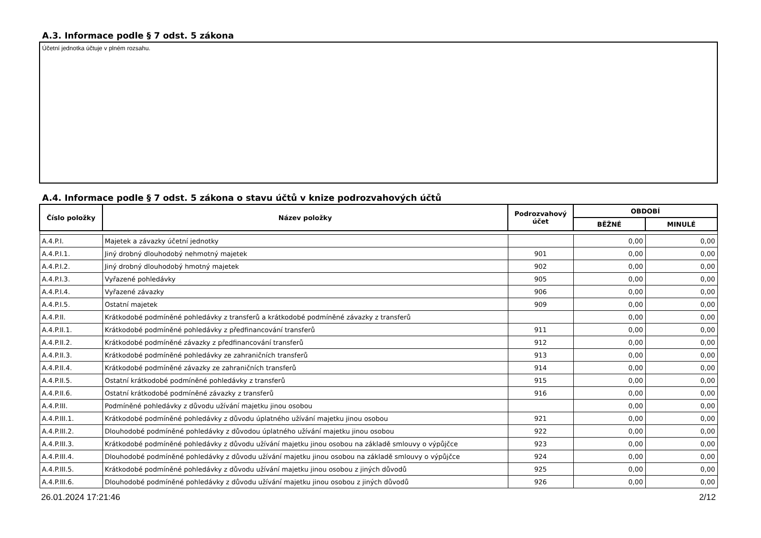A.3. Informace podle § 7 odst. 5 zákona
Účetní jednotka účtuje v plném rozsahu.
A.4. Informace podle § 7 odst. 5 zákona o stavu účtů v knize podrozvahových účtů
| Číslo položky | Název položky | Podrozvahový účet | OBDOBÍ | |
| --- | --- | --- | --- | --- |
| | | | BĚŽNÉ | MINULÉ |
| A.4.P.I. | Majetek a závazky účetní jednotky | | 0,00 | 0,00 |
| A.4.P.I.1. | Jiný drobný dlouhodobý nehmotný majetek | 901 | 0,00 | 0,00 |
| A.4.P.I.2. | Jiný drobný dlouhodobý hmotný majetek | 902 | 0,00 | 0,00 |
| A.4.P.I.3. | Vyřazené pohledávky | 905 | 0,00 | 0,00 |
| A.4.P.I.4. | Vyřazené závazky | 906 | 0,00 | 0,00 |
| A.4.P.I.5. | Ostatní majetek | 909 | 0,00 | 0,00 |
| A.4.P.II. | Krátkodobé podmíněné pohledávky z transferů a krátkodobé podmíněné závazky z transferů | | 0,00 | 0,00 |
| A.4.P.II.1. | Krátkodobé podmíněné pohledávky z předfinancování transferů | 911 | 0,00 | 0,00 |
| A.4.P.II.2. | Krátkodobé podmíněné závazky z předfinancování transferů | 912 | 0,00 | 0,00 |
| A.4.P.II.3. | Krátkodobé podmíněné pohledávky ze zahraničních transferů | 913 | 0,00 | 0,00 |
| A.4.P.II.4. | Krátkodobé podmíněné závazky ze zahraničních transferů | 914 | 0,00 | 0,00 |
| A.4.P.II.5. | Ostatní krátkodobé podmíněné pohledávky z transferů | 915 | 0,00 | 0,00 |
| A.4.P.II.6. | Ostatní krátkodobé podmíněné závazky z transferů | 916 | 0,00 | 0,00 |
| A.4.P.III. | Podmíněné pohledávky z důvodu užívání majetku jinou osobou | | 0,00 | 0,00 |
| A.4.P.III.1. | Krátkodobé podmíněné pohledávky z důvodu úplatného užívání majetku jinou osobou | 921 | 0,00 | 0,00 |
| A.4.P.III.2. | Dlouhodobé podmíněné pohledávky z důvodou úplatného užívání majetku jinou osobou | 922 | 0,00 | 0,00 |
| A.4.P.III.3. | Krátkodobé podmíněné pohledávky z důvodu užívání majetku jinou osobou na základě smlouvy o výpůjčce | 923 | 0,00 | 0,00 |
| A.4.P.III.4. | Dlouhodobé podmíněné pohledávky z důvodu užívání majetku jinou osobou na základě smlouvy o výpůjčce | 924 | 0,00 | 0,00 |
| A.4.P.III.5. | Krátkodobé podmíněné pohledávky z důvodu užívání majetku jinou osobou z jiných důvodů | 925 | 0,00 | 0,00 |
| A.4.P.III.6. | Dlouhodobé podmíněné pohledávky z důvodu užívání majetku jinou osobou z jiných důvodů | 926 | 0,00 | 0,00 |
26.01.2024 17:21:46 2/12